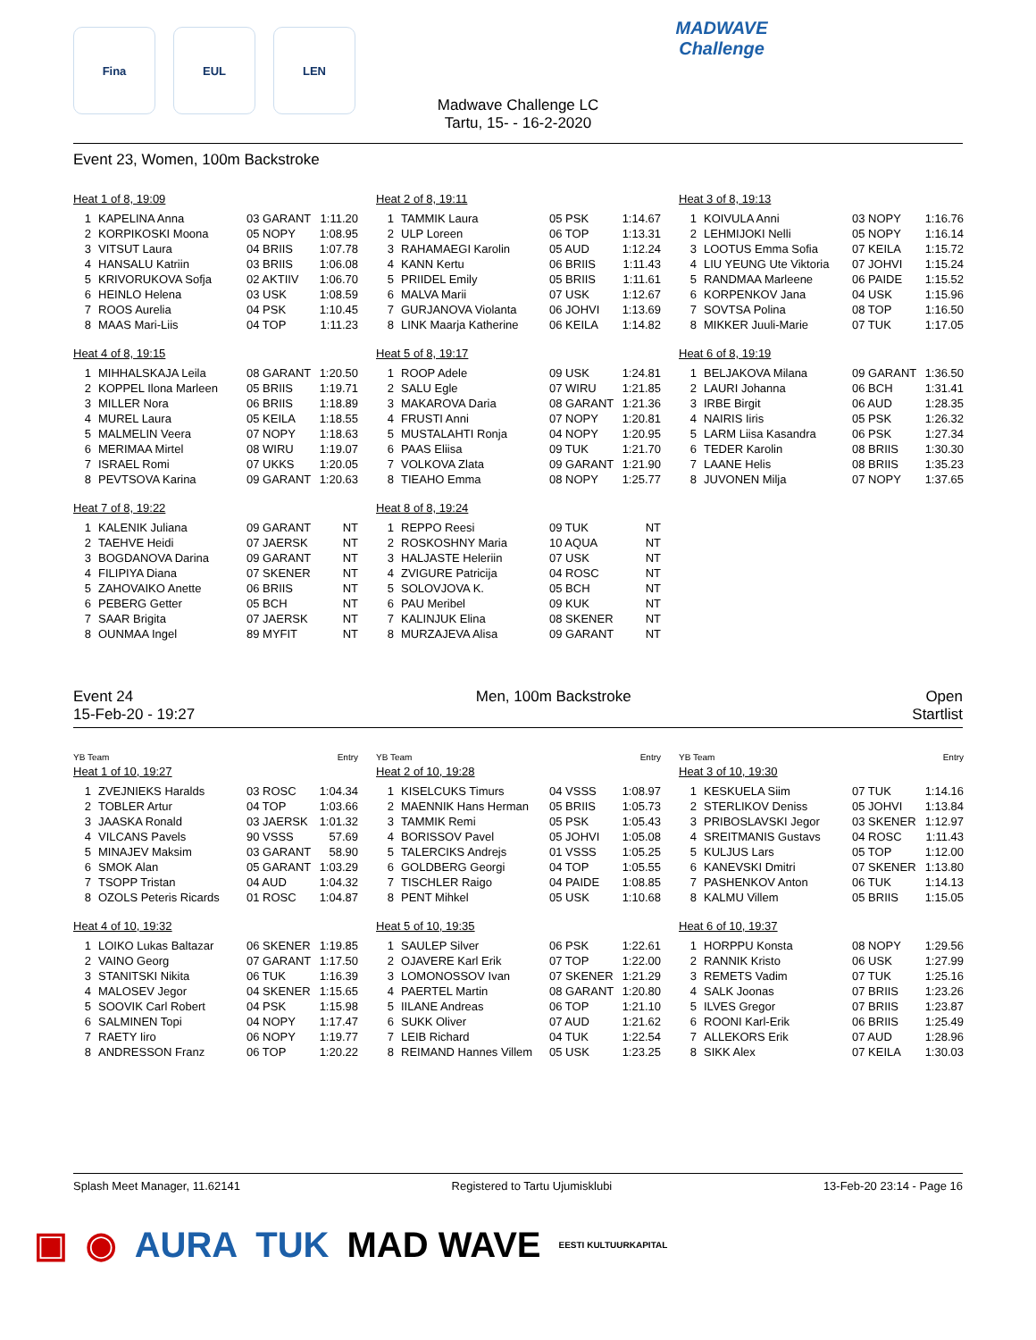Fina EUL LEN
Madwave Challenge LC
Tartu, 15- - 16-2-2020
MADWAVE
Challenge
Event 23, Women, 100m Backstroke
Heat 1 of 8, 19:09
| 1 | KAPELINA Anna | 03 GARANT | 1:11.20 |
| 2 | KORPIKOSKI Moona | 05 NOPY | 1:08.95 |
| 3 | VITSUT Laura | 04 BRIIS | 1:07.78 |
| 4 | HANSALU Katriin | 03 BRIIS | 1:06.08 |
| 5 | KRIVORUKOVA Sofja | 02 AKTIIV | 1:06.70 |
| 6 | HEINLO Helena | 03 USK | 1:08.59 |
| 7 | ROOS Aurelia | 04 PSK | 1:10.45 |
| 8 | MAAS Mari-Liis | 04 TOP | 1:11.23 |
Heat 2 of 8, 19:11
| 1 | TAMMIK Laura | 05 PSK | 1:14.67 |
| 2 | ULP Loreen | 06 TOP | 1:13.31 |
| 3 | RAHAMAEGI Karolin | 05 AUD | 1:12.24 |
| 4 | KANN Kertu | 06 BRIIS | 1:11.43 |
| 5 | PRIIDEL Emily | 05 BRIIS | 1:11.61 |
| 6 | MALVA Marii | 07 USK | 1:12.67 |
| 7 | GURJANOVA Violanta | 06 JOHVI | 1:13.69 |
| 8 | LINK Maarja Katherine | 06 KEILA | 1:14.82 |
Heat 3 of 8, 19:13
| 1 | KOIVULA Anni | 03 NOPY | 1:16.76 |
| 2 | LEHMIJOKI Nelli | 05 NOPY | 1:16.14 |
| 3 | LOOTUS Emma Sofia | 07 KEILA | 1:15.72 |
| 4 | LIU YEUNG Ute Viktoria | 07 JOHVI | 1:15.24 |
| 5 | RANDMAA Marleene | 06 PAIDE | 1:15.52 |
| 6 | KORPENKOV Jana | 04 USK | 1:15.96 |
| 7 | SOVTSA Polina | 08 TOP | 1:16.50 |
| 8 | MIKKER Juuli-Marie | 07 TUK | 1:17.05 |
Heat 4 of 8, 19:15
| 1 | MIHHALSKAJA Leila | 08 GARANT | 1:20.50 |
| 2 | KOPPEL Ilona Marleen | 05 BRIIS | 1:19.71 |
| 3 | MILLER Nora | 06 BRIIS | 1:18.89 |
| 4 | MUREL Laura | 05 KEILA | 1:18.55 |
| 5 | MALMELIN Veera | 07 NOPY | 1:18.63 |
| 6 | MERIMAA Mirtel | 08 WIRU | 1:19.07 |
| 7 | ISRAEL Romi | 07 UKKS | 1:20.05 |
| 8 | PEVTSOVA Karina | 09 GARANT | 1:20.63 |
Heat 5 of 8, 19:17
| 1 | ROOP Adele | 09 USK | 1:24.81 |
| 2 | SALU Egle | 07 WIRU | 1:21.85 |
| 3 | MAKAROVA Daria | 08 GARANT | 1:21.36 |
| 4 | FRUSTI Anni | 07 NOPY | 1:20.81 |
| 5 | MUSTALAHTI Ronja | 04 NOPY | 1:20.95 |
| 6 | PAAS Eliisa | 09 TUK | 1:21.70 |
| 7 | VOLKOVA Zlata | 09 GARANT | 1:21.90 |
| 8 | TIEAHO Emma | 08 NOPY | 1:25.77 |
Heat 6 of 8, 19:19
| 1 | BELJAKOVA Milana | 09 GARANT | 1:36.50 |
| 2 | LAURI Johanna | 06 BCH | 1:31.41 |
| 3 | IRBE Birgit | 06 AUD | 1:28.35 |
| 4 | NAIRIS Iiris | 05 PSK | 1:26.32 |
| 5 | LARM Liisa Kasandra | 06 PSK | 1:27.34 |
| 6 | TEDER Karolin | 08 BRIIS | 1:30.30 |
| 7 | LAANE Helis | 08 BRIIS | 1:35.23 |
| 8 | JUVONEN Milja | 07 NOPY | 1:37.65 |
Heat 7 of 8, 19:22
| 1 | KALENIK Juliana | 09 GARANT | NT |
| 2 | TAEHVE Heidi | 07 JAERSK | NT |
| 3 | BOGDANOVA Darina | 09 GARANT | NT |
| 4 | FILIPIYA Diana | 07 SKENER | NT |
| 5 | ZAHOVAIKO Anette | 06 BRIIS | NT |
| 6 | PEBERG Getter | 05 BCH | NT |
| 7 | SAAR Brigita | 07 JAERSK | NT |
| 8 | OUNMAA Ingel | 89 MYFIT | NT |
Heat 8 of 8, 19:24
| 1 | REPPO Reesi | 09 TUK | NT |
| 2 | ROSKOSHNY Maria | 10 AQUA | NT |
| 3 | HALJASTE Heleriin | 07 USK | NT |
| 4 | ZVIGURE Patricija | 04 ROSC | NT |
| 5 | SOLOVJOVA K. | 05 BCH | NT |
| 6 | PAU Meribel | 09 KUK | NT |
| 7 | KALINJUK Elina | 08 SKENER | NT |
| 8 | MURZAJEVA Alisa | 09 GARANT | NT |
Event 24
15-Feb-20 - 19:27
Men, 100m Backstroke Open
Startlist
| | YB Team | Entry |
Heat 1 of 10, 19:27
| 1 | ZVEJNIEKS Haralds | 03 ROSC | 1:04.34 |
| 2 | TOBLER Artur | 04 TOP | 1:03.66 |
| 3 | JAASKA Ronald | 03 JAERSK | 1:01.32 |
| 4 | VILCANS Pavels | 90 VSSS | 57.69 |
| 5 | MINAJEV Maksim | 03 GARANT | 58.90 |
| 6 | SMOK Alan | 05 GARANT | 1:03.29 |
| 7 | TSOPP Tristan | 04 AUD | 1:04.32 |
| 8 | OZOLS Peteris Ricards | 01 ROSC | 1:04.87 |
| | YB Team | Entry |
Heat 2 of 10, 19:28
| 1 | KISELCUKS Timurs | 04 VSSS | 1:08.97 |
| 2 | MAENNIK Hans Herman | 05 BRIIS | 1:05.73 |
| 3 | TAMMIK Remi | 05 PSK | 1:05.43 |
| 4 | BORISSOV Pavel | 05 JOHVI | 1:05.08 |
| 5 | TALERCIKS Andrejs | 01 VSSS | 1:05.25 |
| 6 | GOLDBERG Georgi | 04 TOP | 1:05.55 |
| 7 | TISCHLER Raigo | 04 PAIDE | 1:08.85 |
| 8 | PENT Mihkel | 05 USK | 1:10.68 |
| | YB Team | Entry |
Heat 3 of 10, 19:30
| 1 | KESKUELA Siim | 07 TUK | 1:14.16 |
| 2 | STERLIKOV Deniss | 05 JOHVI | 1:13.84 |
| 3 | PRIBOSLAVSKI Jegor | 03 SKENER | 1:12.97 |
| 4 | SREITMANIS Gustavs | 04 ROSC | 1:11.43 |
| 5 | KULJUS Lars | 05 TOP | 1:12.00 |
| 6 | KANEVSKI Dmitri | 07 SKENER | 1:13.80 |
| 7 | PASHENKOV Anton | 06 TUK | 1:14.13 |
| 8 | KALMU Villem | 05 BRIIS | 1:15.05 |
Heat 4 of 10, 19:32
| 1 | LOIKO Lukas Baltazar | 06 SKENER | 1:19.85 |
| 2 | VAINO Georg | 07 GARANT | 1:17.50 |
| 3 | STANITSKI Nikita | 06 TUK | 1:16.39 |
| 4 | MALOSEV Jegor | 04 SKENER | 1:15.65 |
| 5 | SOOVIK Carl Robert | 04 PSK | 1:15.98 |
| 6 | SALMINEN Topi | 04 NOPY | 1:17.47 |
| 7 | RAETY Iiro | 06 NOPY | 1:19.77 |
| 8 | ANDRESSON Franz | 06 TOP | 1:20.22 |
Heat 5 of 10, 19:35
| 1 | SAULEP Silver | 06 PSK | 1:22.61 |
| 2 | OJAVERE Karl Erik | 07 TOP | 1:22.00 |
| 3 | LOMONOSSOV Ivan | 07 SKENER | 1:21.29 |
| 4 | PAERTEL Martin | 08 GARANT | 1:20.80 |
| 5 | IILANE Andreas | 06 TOP | 1:21.10 |
| 6 | SUKK Oliver | 07 AUD | 1:21.62 |
| 7 | LEIB Richard | 04 TUK | 1:22.54 |
| 8 | REIMAND Hannes Villem | 05 USK | 1:23.25 |
Heat 6 of 10, 19:37
| 1 | HORPPU Konsta | 08 NOPY | 1:29.56 |
| 2 | RANNIK Kristo | 06 USK | 1:27.99 |
| 3 | REMETS Vadim | 07 TUK | 1:25.16 |
| 4 | SALK Joonas | 07 BRIIS | 1:23.26 |
| 5 | ILVES Gregor | 07 BRIIS | 1:23.87 |
| 6 | ROONI Karl-Erik | 06 BRIIS | 1:25.49 |
| 7 | ALLEKORS Erik | 07 AUD | 1:28.96 |
| 8 | SIKK Alex | 07 KEILA | 1:30.03 |
Splash Meet Manager, 11.62141 Registered to Tartu Ujumisklubi 13-Feb-20 23:14 - Page 16
▣ ◉ AURA TUK MAD WAVE EESTI KULTUURKAPITAL